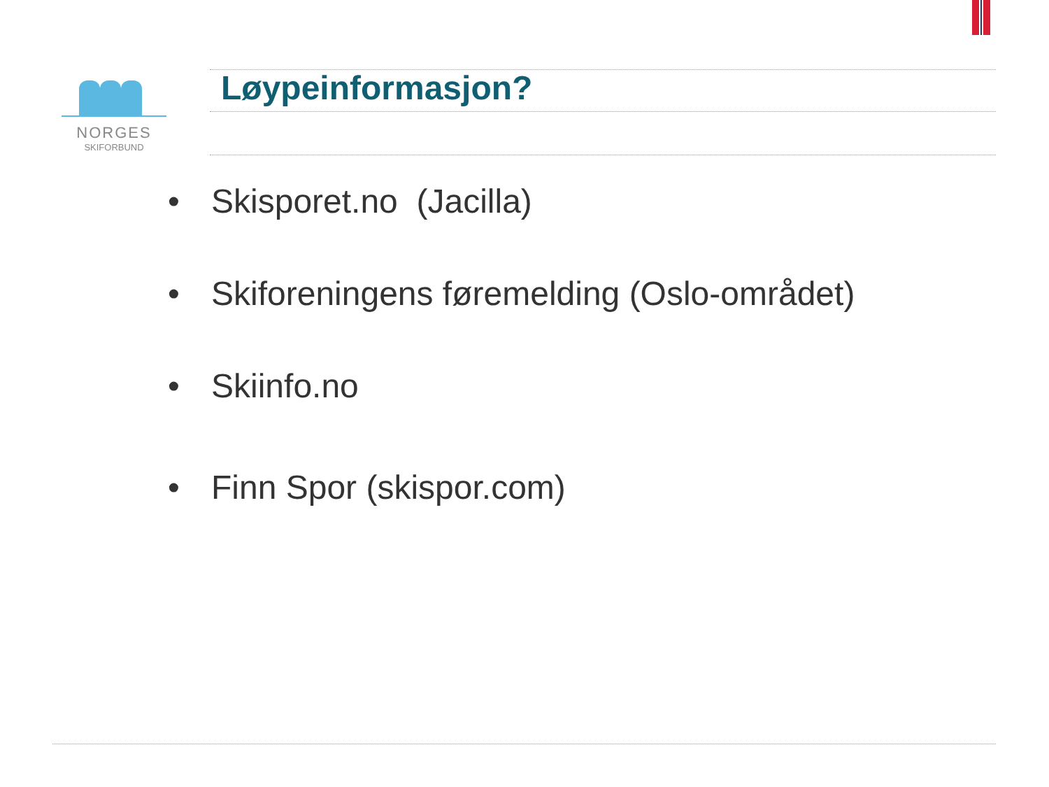NORGES
SKIFORBUND
Løypeinformasjon?
• Skisporet.no (Jacilla)
• Skiforeningens føremelding (Oslo-området)
• Skiinfo.no
• Finn Spor (skispor.com)